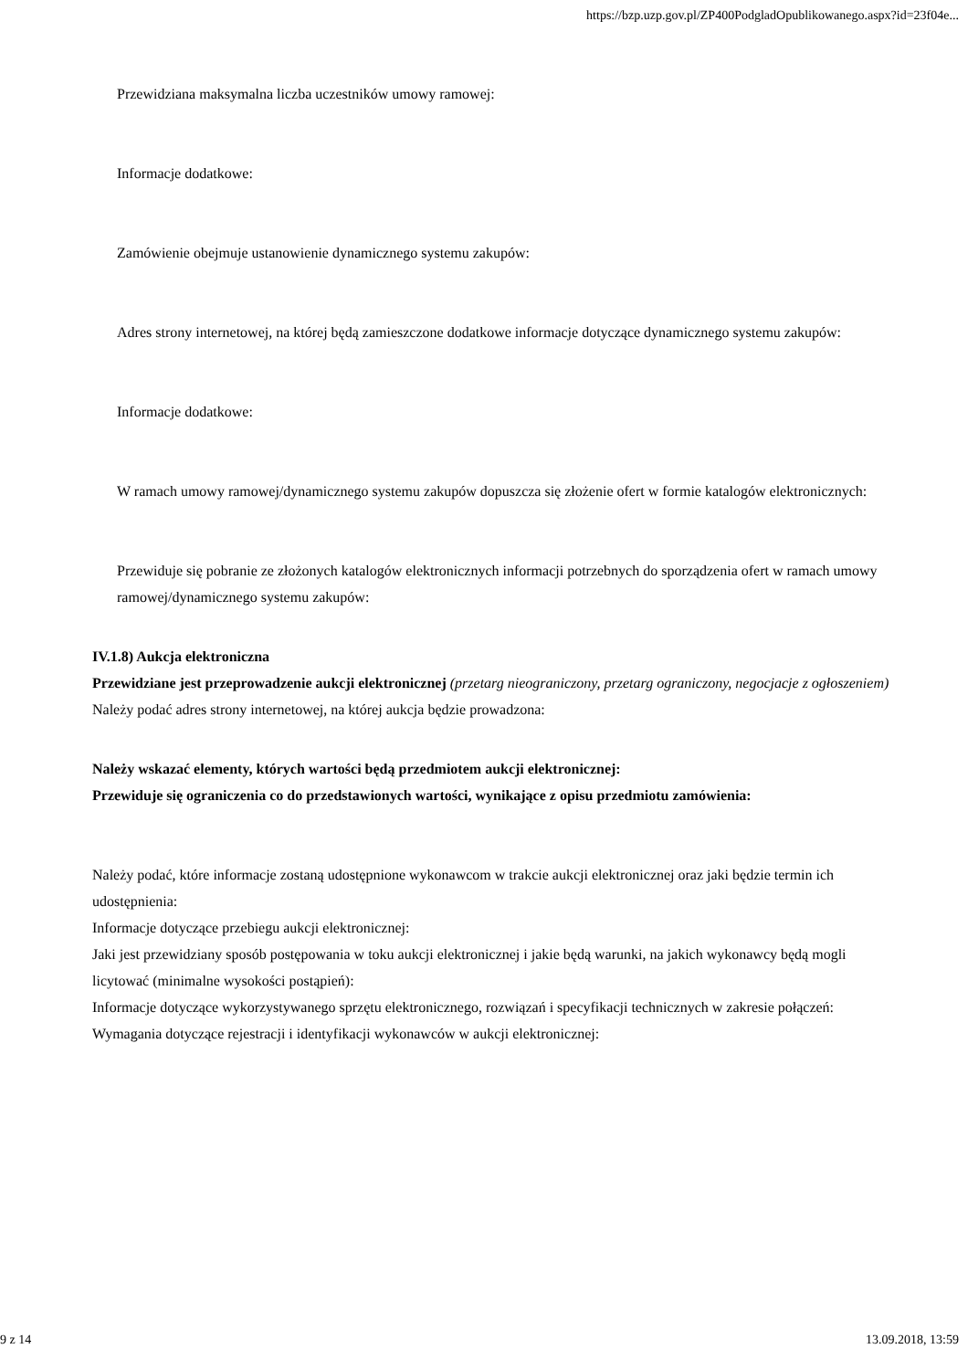https://bzp.uzp.gov.pl/ZP400PodgladOpublikowanego.aspx?id=23f04e...
Przewidziana maksymalna liczba uczestników umowy ramowej:
Informacje dodatkowe:
Zamówienie obejmuje ustanowienie dynamicznego systemu zakupów:
Adres strony internetowej, na której będą zamieszczone dodatkowe informacje dotyczące dynamicznego systemu zakupów:
Informacje dodatkowe:
W ramach umowy ramowej/dynamicznego systemu zakupów dopuszcza się złożenie ofert w formie katalogów elektronicznych:
Przewiduje się pobranie ze złożonych katalogów elektronicznych informacji potrzebnych do sporządzenia ofert w ramach umowy ramowej/dynamicznego systemu zakupów:
IV.1.8) Aukcja elektroniczna
Przewidziane jest przeprowadzenie aukcji elektronicznej (przetarg nieograniczony, przetarg ograniczony, negocjacje z ogłoszeniem)
Należy podać adres strony internetowej, na której aukcja będzie prowadzona:
Należy wskazać elementy, których wartości będą przedmiotem aukcji elektronicznej:
Przewiduje się ograniczenia co do przedstawionych wartości, wynikające z opisu przedmiotu zamówienia:
Należy podać, które informacje zostaną udostępnione wykonawcom w trakcie aukcji elektronicznej oraz jaki będzie termin ich udostępnienia:
Informacje dotyczące przebiegu aukcji elektronicznej:
Jaki jest przewidziany sposób postępowania w toku aukcji elektronicznej i jakie będą warunki, na jakich wykonawcy będą mogli licytować (minimalne wysokości postąpień):
Informacje dotyczące wykorzystywanego sprzętu elektronicznego, rozwiązań i specyfikacji technicznych w zakresie połączeń:
Wymagania dotyczące rejestracji i identyfikacji wykonawców w aukcji elektronicznej:
9 z 14 13.09.2018, 13:59